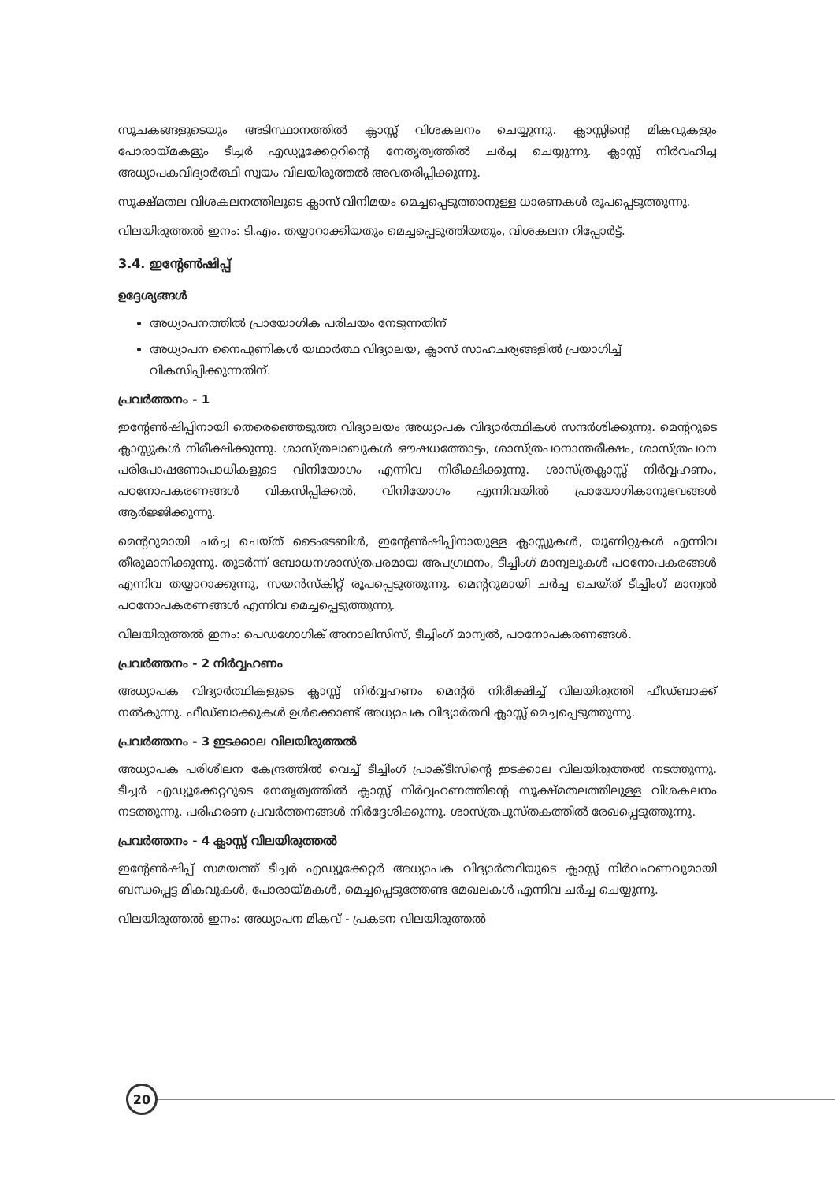സൂചകങ്ങളുടെയും അടിസ്ഥാനത്തിൽ ക്ലാസ്സ് വിശകലനം ചെയ്യുന്നു. ക്ലാസ്സിന്റെ മികവുകളും പോരായ്മകളും ടീച്ചർ എഡ്യൂക്കേറ്ററിന്റെ നേതൃത്വത്തിൽ ചർച്ച ചെയ്യുന്നു. ക്ലാസ്സ് നിർവഹിച്ച അധ്യാപകവിദ്യാർത്ഥി സ്വയം വിലയിരുത്തൽ അവതരിപ്പിക്കുന്നു.
സൂക്ഷ്മതല വിശകലനത്തിലൂടെ ക്ലാസ് വിനിമയം മെച്ചപ്പെടുത്താനുള്ള ധാരണകൾ രൂപപ്പെടുത്തുന്നു.
വിലയിരുത്തൽ ഇനം: ടി.എം. തയ്യാറാക്കിയതും മെച്ചപ്പെടുത്തിയതും, വിശകലന റിപ്പോർട്ട്.
3.4. ഇന്റേൺഷിപ്പ്
ഉദ്ദേശ്യങ്ങൾ
അധ്യാപനത്തിൽ പ്രായോഗിക പരിചയം നേടുന്നതിന്
അധ്യാപന നൈപുണികൾ യഥാർത്ഥ വിദ്യാലയ, ക്ലാസ് സാഹചര്യങ്ങളിൽ പ്രയാഗിച്ച് വികസിപ്പിക്കുന്നതിന്.
പ്രവർത്തനം - 1
ഇന്റേൺഷിപ്പിനായി തെരെഞ്ഞെടുത്ത വിദ്യാലയം അധ്യാപക വിദ്യാർത്ഥികൾ സന്ദർശിക്കുന്നു. മെന്ററുടെ ക്ലാസ്സുകൾ നിരീക്ഷിക്കുന്നു. ശാസ്ത്രലാബുകൾ ഔഷധത്തോട്ടം, ശാസ്ത്രപഠനാന്തരീക്ഷം, ശാസ്ത്രപഠന പരിപോഷണോപാധികളുടെ വിനിയോഗം എന്നിവ നിരീക്ഷിക്കുന്നു. ശാസ്ത്രക്ലാസ്സ് നിർവ്വഹണം, പഠനോപകരണങ്ങൾ വികസിപ്പിക്കൽ, വിനിയോഗം എന്നിവയിൽ പ്രായോഗികാനുഭവങ്ങൾ ആർജ്ജിക്കുന്നു.
മെന്ററുമായി ചർച്ച ചെയ്ത് ടൈംടേബിൾ, ഇന്റേൺഷിപ്പിനായുള്ള ക്ലാസ്സുകൾ, യൂണിറ്റുകൾ എന്നിവ തീരുമാനിക്കുന്നു. തുടർന്ന് ബോധനശാസ്ത്രപരമായ അപഗ്രഥനം, ടീച്ചിംഗ് മാന്വലുകൾ പഠനോപകരങ്ങൾ എന്നിവ തയ്യാറാക്കുന്നു, സയൻസ്കിറ്റ് രൂപപ്പെടുത്തുന്നു. മെന്ററുമായി ചർച്ച ചെയ്ത് ടീച്ചിംഗ് മാന്വൽ പഠനോപകരണങ്ങൾ എന്നിവ മെച്ചപ്പെടുത്തുന്നു.
വിലയിരുത്തൽ ഇനം: പെഡഗോഗിക് അനാലിസിസ്, ടീച്ചിംഗ് മാന്വൽ, പഠനോപകരണങ്ങൾ.
പ്രവർത്തനം - 2 നിർവ്വഹണം
അധ്യാപക വിദ്യാർത്ഥികളുടെ ക്ലാസ്സ് നിർവ്വഹണം മെന്റർ നിരീക്ഷിച്ച് വിലയിരുത്തി ഫീഡ്ബാക്ക് നൽകുന്നു. ഫീഡ്ബാക്കുകൾ ഉൾക്കൊണ്ട് അധ്യാപക വിദ്യാർത്ഥി ക്ലാസ്സ് മെച്ചപ്പെടുത്തുന്നു.
പ്രവർത്തനം - 3 ഇടക്കാല വിലയിരുത്തൽ
അധ്യാപക പരിശീലന കേന്ദ്രത്തിൽ വെച്ച് ടീച്ചിംഗ് പ്രാക്ടീസിന്റെ ഇടക്കാല വിലയിരുത്തൽ നടത്തുന്നു. ടീച്ചർ എഡ്യൂക്കേറ്ററുടെ നേതൃത്വത്തിൽ ക്ലാസ്സ് നിർവ്വഹണത്തിന്റെ സൂക്ഷ്മതലത്തിലുള്ള വിശകലനം നടത്തുന്നു. പരിഹരണ പ്രവർത്തനങ്ങൾ നിർദ്ദേശിക്കുന്നു. ശാസ്ത്രപുസ്തകത്തിൽ രേഖപ്പെടുത്തുന്നു.
പ്രവർത്തനം - 4 ക്ലാസ്സ് വിലയിരുത്തൽ
ഇന്റേൺഷിപ്പ് സമയത്ത് ടീച്ചർ എഡ്യൂക്കേറ്റർ അധ്യാപക വിദ്യാർത്ഥിയുടെ ക്ലാസ്സ് നിർവഹണവുമായി ബന്ധപ്പെട്ട മികവുകൾ, പോരായ്മകൾ, മെച്ചപ്പെടുത്തേണ്ട മേഖലകൾ എന്നിവ ചർച്ച ചെയ്യുന്നു.
വിലയിരുത്തൽ ഇനം: അധ്യാപന മികവ് - പ്രകടന വിലയിരുത്തൽ
20